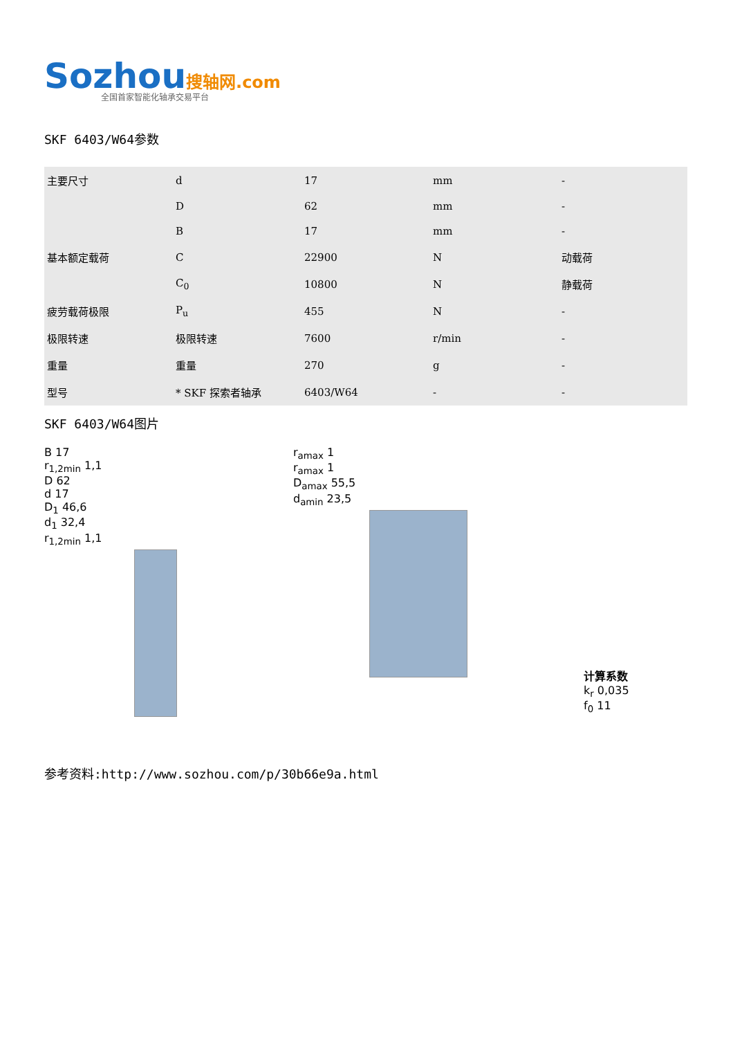Sozhou搜轴网.com
全国首家智能化轴承交易平台
SKF 6403/W64参数
| 主要尺寸 | d | 17 | mm | - |
| | D | 62 | mm | - |
| | B | 17 | mm | - |
| 基本额定载荷 | C | 22900 | N | 动载荷 |
| | C<sub>0</sub> | 10800 | N | 静载荷 |
| 疲劳载荷极限 | P<sub>u</sub> | 455 | N | - |
| 极限转速 | 极限转速 | 7600 | r/min | - |
| 重量 | 重量 | 270 | g | - |
| 型号 | * SKF 探索者轴承 | 6403/W64 | - | - |
SKF 6403/W64图片
B 17
r<sub>1,2min</sub> 1,1
D 62
d 17
D<sub>1</sub> 46,6
d<sub>1</sub> 32,4
r<sub>1,2min</sub> 1,1
r<sub>amax</sub> 1
r<sub>amax</sub> 1
D<sub>amax</sub> 55,5
d<sub>amin</sub> 23,5
计算系数
k<sub>r</sub> 0,035
f<sub>0</sub> 11
参考资料:http://www.sozhou.com/p/30b66e9a.html